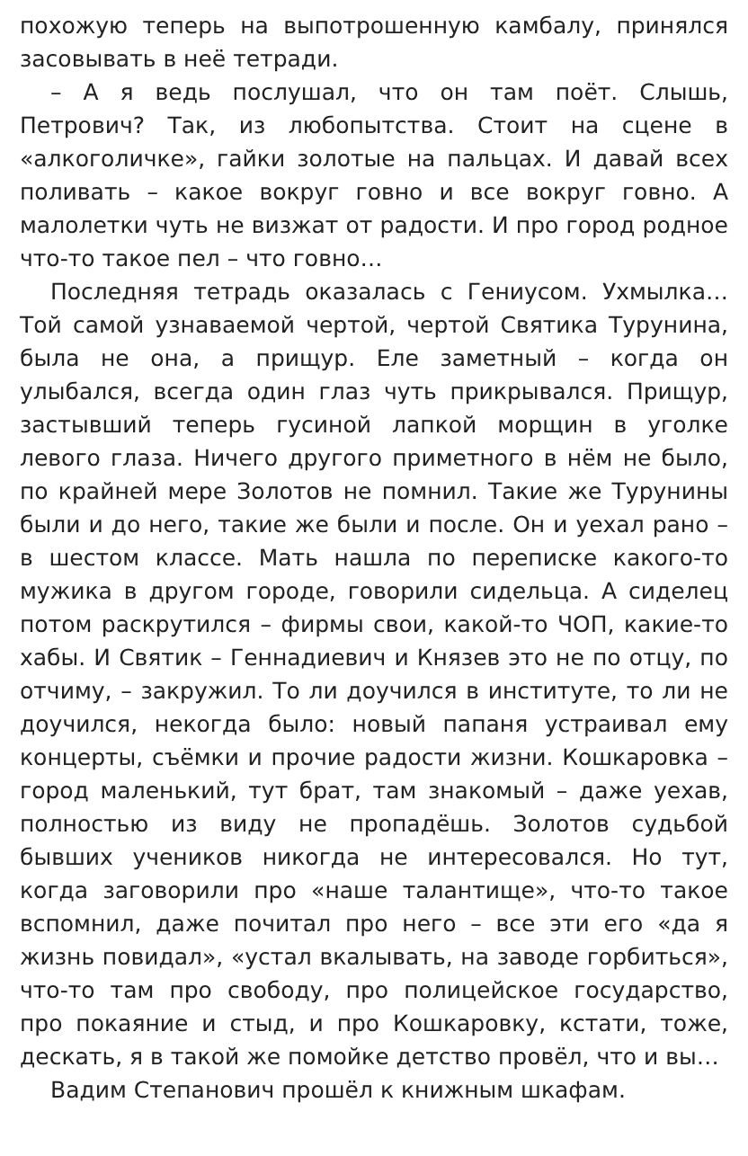похожую теперь на выпотрошенную камбалу, принялся засовывать в неё тетради.
– А я ведь послушал, что он там поёт. Слышь, Петрович? Так, из любопытства. Стоит на сцене в «алкоголичке», гайки золотые на пальцах. И давай всех поливать – какое вокруг говно и все вокруг говно. А малолетки чуть не визжат от радости. И про город родное что-то такое пел – что говно…
Последняя тетрадь оказалась с Гениусом. Ухмылка… Той самой узнаваемой чертой, чертой Святика Турунина, была не она, а прищур. Еле заметный – когда он улыбался, всегда один глаз чуть прикрывался. Прищур, застывший теперь гусиной лапкой морщин в уголке левого глаза. Ничего другого приметного в нём не было, по крайней мере Золотов не помнил. Такие же Турунины были и до него, такие же были и после. Он и уехал рано – в шестом классе. Мать нашла по переписке какого-то мужика в другом городе, говорили сидельца. А сиделец потом раскрутился – фирмы свои, какой-то ЧОП, какие-то хабы. И Святик – Геннадиевич и Князев это не по отцу, по отчиму, – закружил. То ли доучился в институте, то ли не доучился, некогда было: новый папаня устраивал ему концерты, съёмки и прочие радости жизни. Кошкаровка – город маленький, тут брат, там знакомый – даже уехав, полностью из виду не пропадёшь. Золотов судьбой бывших учеников никогда не интересовался. Но тут, когда заговорили про «наше талантище», что-то такое вспомнил, даже почитал про него – все эти его «да я жизнь повидал», «устал вкалывать, на заводе горбиться», что-то там про свободу, про полицейское государство, про покаяние и стыд, и про Кошкаровку, кстати, тоже, дескать, я в такой же помойке детство провёл, что и вы…
Вадим Степанович прошёл к книжным шкафам.